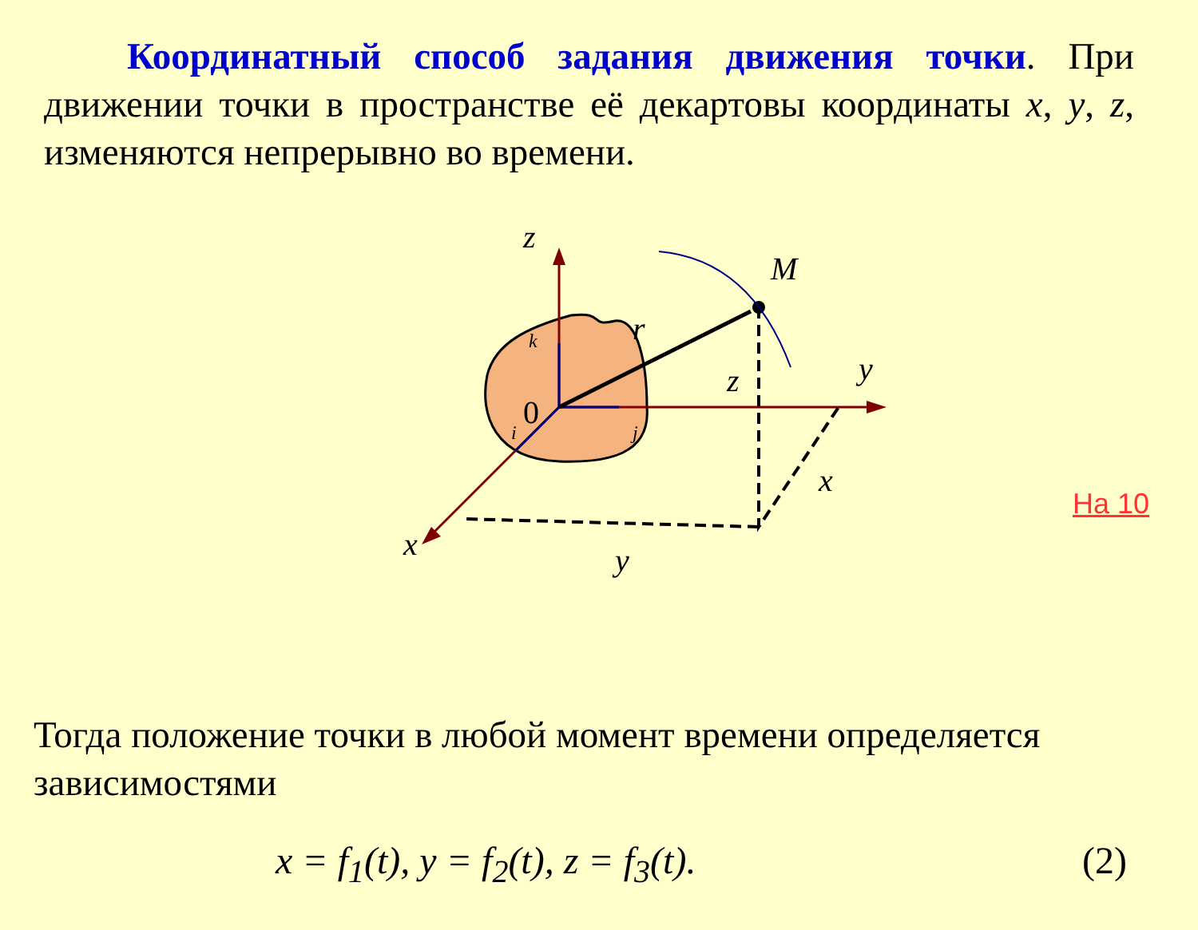Координатный способ задания движения точки. При движении точки в пространстве её декартовы координаты x, y, z, изменяются непрерывно во времени.
z
y
x
M
r
z
x
y
0
k
i
j
На 10
Тогда положение точки в любой момент времени определяется зависимостями
x = f<sub>1</sub>(t), y = f<sub>2</sub>(t), z = f<sub>3</sub>(t). (2)